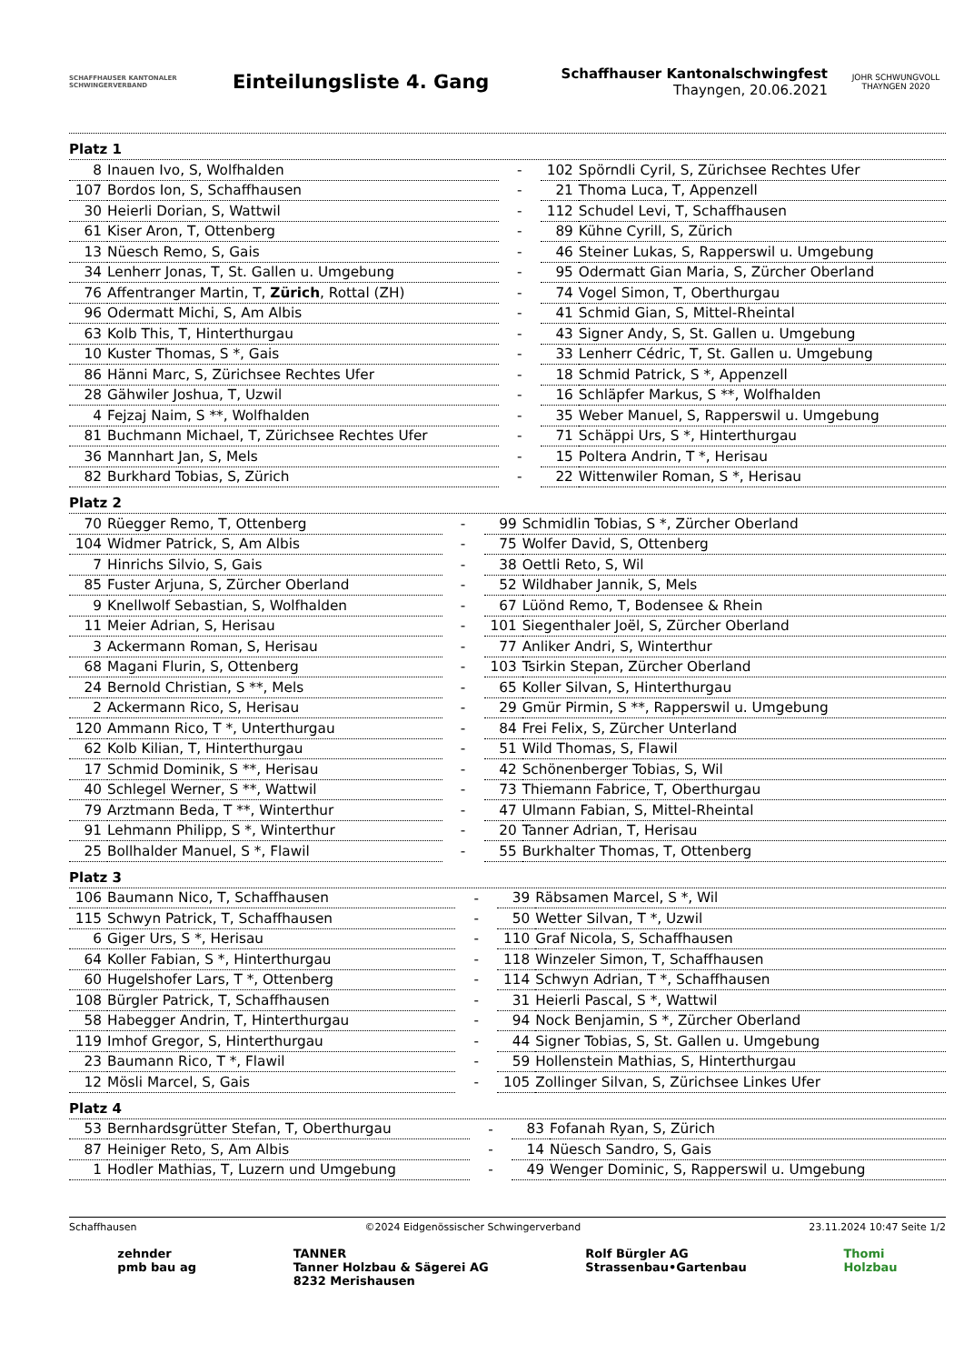SCHAFFHAUSER KANTONALER SCHWINGERVERBAND
Einteilungsliste 4. Gang
Schaffhauser Kantonalschwingfest
Thayngen, 20.06.2021
JOHR SCHWUNGVOLL
THAYNGEN 2020
Platz 1
| 8 | Inauen Ivo, S, Wolfhalden | - | 102 | Spörndli Cyril, S, Zürichsee Rechtes Ufer |
| 107 | Bordos Ion, S, Schaffhausen | - | 21 | Thoma Luca, T, Appenzell |
| 30 | Heierli Dorian, S, Wattwil | - | 112 | Schudel Levi, T, Schaffhausen |
| 61 | Kiser Aron, T, Ottenberg | - | 89 | Kühne Cyrill, S, Zürich |
| 13 | Nüesch Remo, S, Gais | - | 46 | Steiner Lukas, S, Rapperswil u. Umgebung |
| 34 | Lenherr Jonas, T, St. Gallen u. Umgebung | - | 95 | Odermatt Gian Maria, S, Zürcher Oberland |
| 76 | Affentranger Martin, T, Zürich , Rottal (ZH) | - | 74 | Vogel Simon, T, Oberthurgau |
| 96 | Odermatt Michi, S, Am Albis | - | 41 | Schmid Gian, S, Mittel-Rheintal |
| 63 | Kolb This, T, Hinterthurgau | - | 43 | Signer Andy, S, St. Gallen u. Umgebung |
| 10 | Kuster Thomas, S *, Gais | - | 33 | Lenherr Cédric, T, St. Gallen u. Umgebung |
| 86 | Hänni Marc, S, Zürichsee Rechtes Ufer | - | 18 | Schmid Patrick, S *, Appenzell |
| 28 | Gähwiler Joshua, T, Uzwil | - | 16 | Schläpfer Markus, S **, Wolfhalden |
| 4 | Fejzaj Naim, S **, Wolfhalden | - | 35 | Weber Manuel, S, Rapperswil u. Umgebung |
| 81 | Buchmann Michael, T, Zürichsee Rechtes Ufer | - | 71 | Schäppi Urs, S *, Hinterthurgau |
| 36 | Mannhart Jan, S, Mels | - | 15 | Poltera Andrin, T *, Herisau |
| 82 | Burkhard Tobias, S, Zürich | - | 22 | Wittenwiler Roman, S *, Herisau |
Platz 2
| 70 | Rüegger Remo, T, Ottenberg | - | 99 | Schmidlin Tobias, S *, Zürcher Oberland |
| 104 | Widmer Patrick, S, Am Albis | - | 75 | Wolfer David, S, Ottenberg |
| 7 | Hinrichs Silvio, S, Gais | - | 38 | Oettli Reto, S, Wil |
| 85 | Fuster Arjuna, S, Zürcher Oberland | - | 52 | Wildhaber Jannik, S, Mels |
| 9 | Knellwolf Sebastian, S, Wolfhalden | - | 67 | Lüönd Remo, T, Bodensee & Rhein |
| 11 | Meier Adrian, S, Herisau | - | 101 | Siegenthaler Joël, S, Zürcher Oberland |
| 3 | Ackermann Roman, S, Herisau | - | 77 | Anliker Andri, S, Winterthur |
| 68 | Magani Flurin, S, Ottenberg | - | 103 | Tsirkin Stepan, Zürcher Oberland |
| 24 | Bernold Christian, S **, Mels | - | 65 | Koller Silvan, S, Hinterthurgau |
| 2 | Ackermann Rico, S, Herisau | - | 29 | Gmür Pirmin, S **, Rapperswil u. Umgebung |
| 120 | Ammann Rico, T *, Unterthurgau | - | 84 | Frei Felix, S, Zürcher Unterland |
| 62 | Kolb Kilian, T, Hinterthurgau | - | 51 | Wild Thomas, S, Flawil |
| 17 | Schmid Dominik, S **, Herisau | - | 42 | Schönenberger Tobias, S, Wil |
| 40 | Schlegel Werner, S **, Wattwil | - | 73 | Thiemann Fabrice, T, Oberthurgau |
| 79 | Arztmann Beda, T **, Winterthur | - | 47 | Ulmann Fabian, S, Mittel-Rheintal |
| 91 | Lehmann Philipp, S *, Winterthur | - | 20 | Tanner Adrian, T, Herisau |
| 25 | Bollhalder Manuel, S *, Flawil | - | 55 | Burkhalter Thomas, T, Ottenberg |
Platz 3
| 106 | Baumann Nico, T, Schaffhausen | - | 39 | Räbsamen Marcel, S *, Wil |
| 115 | Schwyn Patrick, T, Schaffhausen | - | 50 | Wetter Silvan, T *, Uzwil |
| 6 | Giger Urs, S *, Herisau | - | 110 | Graf Nicola, S, Schaffhausen |
| 64 | Koller Fabian, S *, Hinterthurgau | - | 118 | Winzeler Simon, T, Schaffhausen |
| 60 | Hugelshofer Lars, T *, Ottenberg | - | 114 | Schwyn Adrian, T *, Schaffhausen |
| 108 | Bürgler Patrick, T, Schaffhausen | - | 31 | Heierli Pascal, S *, Wattwil |
| 58 | Habegger Andrin, T, Hinterthurgau | - | 94 | Nock Benjamin, S *, Zürcher Oberland |
| 119 | Imhof Gregor, S, Hinterthurgau | - | 44 | Signer Tobias, S, St. Gallen u. Umgebung |
| 23 | Baumann Rico, T *, Flawil | - | 59 | Hollenstein Mathias, S, Hinterthurgau |
| 12 | Mösli Marcel, S, Gais | - | 105 | Zollinger Silvan, S, Zürichsee Linkes Ufer |
Platz 4
| 53 | Bernhardsgrütter Stefan, T, Oberthurgau | - | 83 | Fofanah Ryan, S, Zürich |
| 87 | Heiniger Reto, S, Am Albis | - | 14 | Nüesch Sandro, S, Gais |
| 1 | Hodler Mathias, T, Luzern und Umgebung | - | 49 | Wenger Dominic, S, Rapperswil u. Umgebung |
Schaffhausen ©2024 Eidgenössischer Schwingerverband 23.11.2024 10:47 Seite 1/2
zehnder
pmb bau ag TANNER
Tanner Holzbau & Sägerei AG
8232 Merishausen Rolf Bürgler AG
Strassenbau•Gartenbau Thomi
Holzbau